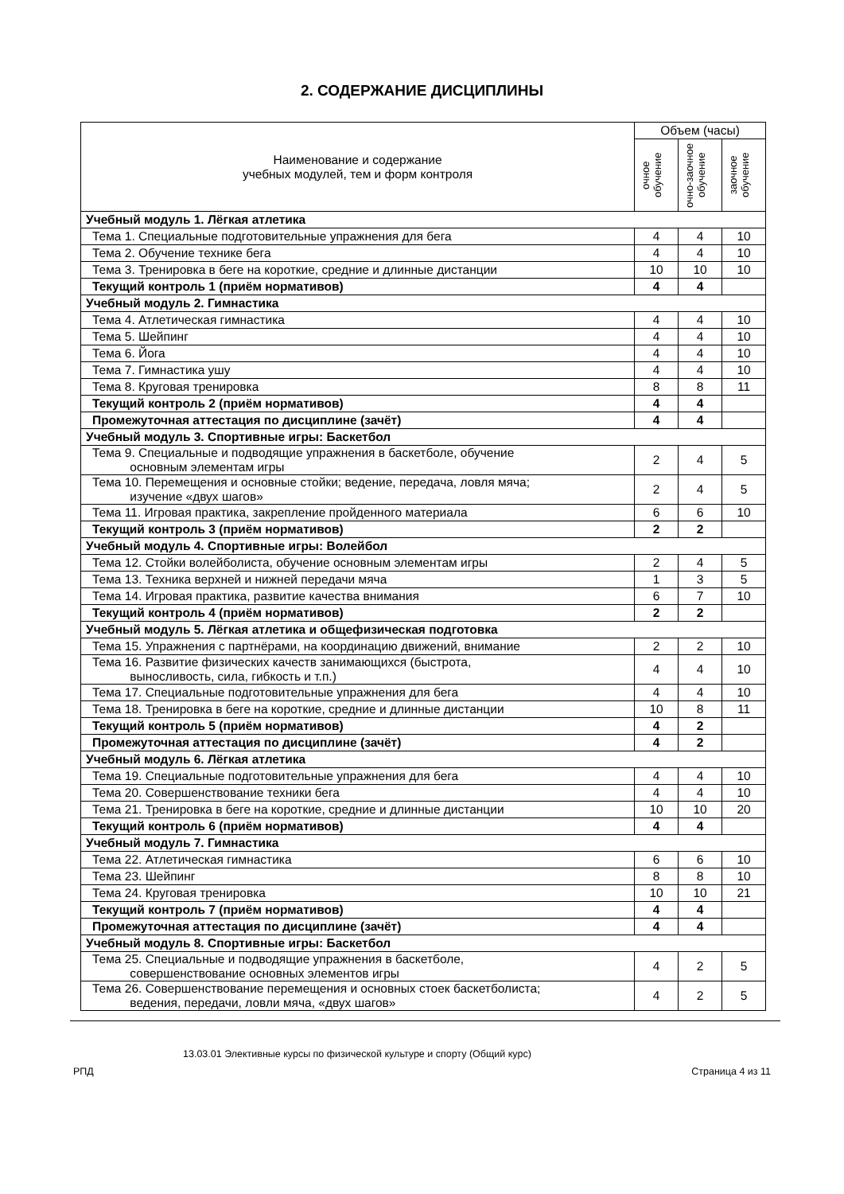2. СОДЕРЖАНИЕ ДИСЦИПЛИНЫ
| Наименование и содержание учебных модулей, тем и форм контроля | Объем (часы) | | |
| --- | --- | --- | --- |
| | очное обучение | очно-заочное обучение | заочное обучение |
| Учебный модуль 1. Лёгкая атлетика | | | |
| Тема 1. Специальные подготовительные упражнения для бега | 4 | 4 | 10 |
| Тема 2. Обучение технике бега | 4 | 4 | 10 |
| Тема 3. Тренировка в беге на короткие, средние и длинные дистанции | 10 | 10 | 10 |
| Текущий контроль 1 (приём нормативов) | 4 | 4 | |
| Учебный модуль 2. Гимнастика | | | |
| Тема 4. Атлетическая гимнастика | 4 | 4 | 10 |
| Тема 5. Шейпинг | 4 | 4 | 10 |
| Тема 6. Йога | 4 | 4 | 10 |
| Тема 7. Гимнастика ушу | 4 | 4 | 10 |
| Тема 8. Круговая тренировка | 8 | 8 | 11 |
| Текущий контроль 2 (приём нормативов) | 4 | 4 | |
| Промежуточная аттестация по дисциплине (зачёт) | 4 | 4 | |
| Учебный модуль 3. Спортивные игры: Баскетбол | | | |
| Тема 9. Специальные и подводящие упражнения в баскетболе, обучение основным элементам игры | 2 | 4 | 5 |
| Тема 10. Перемещения и основные стойки; ведение, передача, ловля мяча; изучение «двух шагов» | 2 | 4 | 5 |
| Тема 11. Игровая практика, закрепление пройденного материала | 6 | 6 | 10 |
| Текущий контроль 3 (приём нормативов) | 2 | 2 | |
| Учебный модуль 4. Спортивные игры: Волейбол | | | |
| Тема 12. Стойки волейболиста, обучение основным элементам игры | 2 | 4 | 5 |
| Тема 13. Техника верхней и нижней передачи мяча | 1 | 3 | 5 |
| Тема 14. Игровая практика, развитие качества внимания | 6 | 7 | 10 |
| Текущий контроль 4 (приём нормативов) | 2 | 2 | |
| Учебный модуль 5. Лёгкая атлетика и общефизическая подготовка | | | |
| Тема 15. Упражнения с партнёрами, на координацию движений, внимание | 2 | 2 | 10 |
| Тема 16. Развитие физических качеств занимающихся (быстрота, выносливость, сила, гибкость и т.п.) | 4 | 4 | 10 |
| Тема 17. Специальные подготовительные упражнения для бега | 4 | 4 | 10 |
| Тема 18. Тренировка в беге на короткие, средние и длинные дистанции | 10 | 8 | 11 |
| Текущий контроль 5 (приём нормативов) | 4 | 2 | |
| Промежуточная аттестация по дисциплине (зачёт) | 4 | 2 | |
| Учебный модуль 6. Лёгкая атлетика | | | |
| Тема 19. Специальные подготовительные упражнения для бега | 4 | 4 | 10 |
| Тема 20. Совершенствование техники бега | 4 | 4 | 10 |
| Тема 21. Тренировка в беге на короткие, средние и длинные дистанции | 10 | 10 | 20 |
| Текущий контроль 6 (приём нормативов) | 4 | 4 | |
| Учебный модуль 7. Гимнастика | | | |
| Тема 22. Атлетическая гимнастика | 6 | 6 | 10 |
| Тема 23. Шейпинг | 8 | 8 | 10 |
| Тема 24. Круговая тренировка | 10 | 10 | 21 |
| Текущий контроль 7 (приём нормативов) | 4 | 4 | |
| Промежуточная аттестация по дисциплине (зачёт) | 4 | 4 | |
| Учебный модуль 8. Спортивные игры: Баскетбол | | | |
| Тема 25. Специальные и подводящие упражнения в баскетболе, совершенствование основных элементов игры | 4 | 2 | 5 |
| Тема 26. Совершенствование перемещения и основных стоек баскетболиста; ведения, передачи, ловли мяча, «двух шагов» | 4 | 2 | 5 |
13.03.01 Элективные курсы по физической культуре и спорту (Общий курс)
РПД Страница 4 из 11